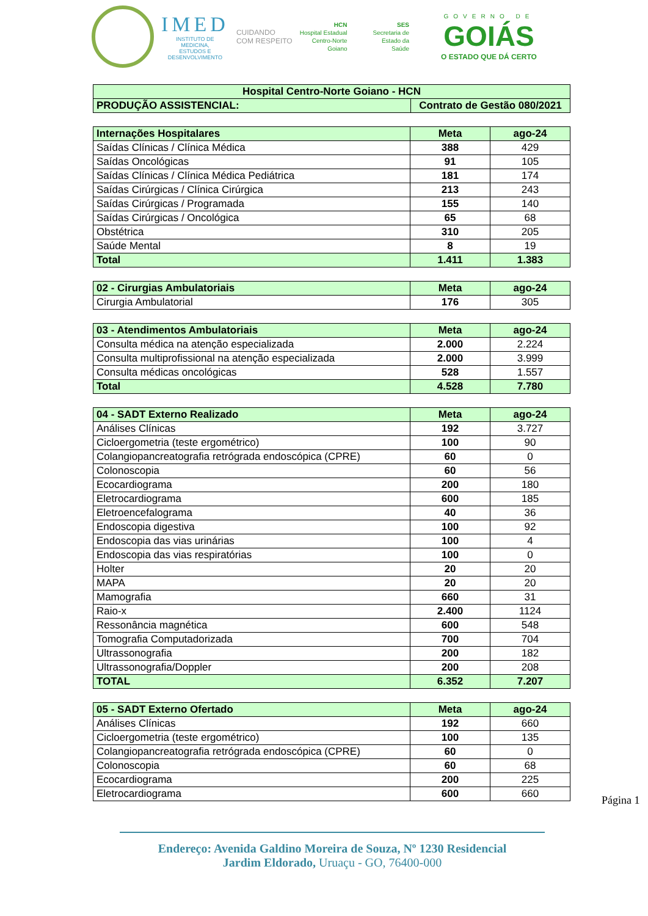IMED
INSTITUTO DE
MEDICINA,
ESTUDOS E
DESENVOLVIMENTO
CUIDANDO
COM RESPEITO
HCN
Hospital Estadual
Centro-Norte
Goiano
SES
Secretaria de
Estado da
Saúde
GOVERNO DE
GOIÁS
O ESTADO QUE DÁ CERTO
| Hospital Centro-Norte Goiano - HCN | |
| PRODUÇÃO ASSISTENCIAL: | Contrato de Gestão 080/2021 |
| Internações Hospitalares | Meta | ago-24 |
| Saídas Clínicas / Clínica Médica | 388 | 429 |
| Saídas Oncológicas | 91 | 105 |
| Saídas Clínicas / Clínica Médica Pediátrica | 181 | 174 |
| Saídas Cirúrgicas / Clínica Cirúrgica | 213 | 243 |
| Saídas Cirúrgicas / Programada | 155 | 140 |
| Saídas Cirúrgicas / Oncológica | 65 | 68 |
| Obstétrica | 310 | 205 |
| Saúde Mental | 8 | 19 |
| Total | 1.411 | 1.383 |
| 02 - Cirurgias Ambulatoriais | Meta | ago-24 |
| Cirurgia Ambulatorial | 176 | 305 |
| 03 - Atendimentos Ambulatoriais | Meta | ago-24 |
| Consulta médica na atenção especializada | 2.000 | 2.224 |
| Consulta multiprofissional na atenção especializada | 2.000 | 3.999 |
| Consulta médicas oncológicas | 528 | 1.557 |
| Total | 4.528 | 7.780 |
| 04 - SADT Externo Realizado | Meta | ago-24 |
| Análises Clínicas | 192 | 3.727 |
| Cicloergometria (teste ergométrico) | 100 | 90 |
| Colangiopancreatografia retrógrada endoscópica (CPRE) | 60 | 0 |
| Colonoscopia | 60 | 56 |
| Ecocardiograma | 200 | 180 |
| Eletrocardiograma | 600 | 185 |
| Eletroencefalograma | 40 | 36 |
| Endoscopia digestiva | 100 | 92 |
| Endoscopia das vias urinárias | 100 | 4 |
| Endoscopia das vias respiratórias | 100 | 0 |
| Holter | 20 | 20 |
| MAPA | 20 | 20 |
| Mamografia | 660 | 31 |
| Raio-x | 2.400 | 1124 |
| Ressonância magnética | 600 | 548 |
| Tomografia Computadorizada | 700 | 704 |
| Ultrassonografia | 200 | 182 |
| Ultrassonografia/Doppler | 200 | 208 |
| TOTAL | 6.352 | 7.207 |
| 05 - SADT Externo Ofertado | Meta | ago-24 |
| Análises Clínicas | 192 | 660 |
| Cicloergometria (teste ergométrico) | 100 | 135 |
| Colangiopancreatografia retrógrada endoscópica (CPRE) | 60 | 0 |
| Colonoscopia | 60 | 68 |
| Ecocardiograma | 200 | 225 |
| Eletrocardiograma | 600 | 660 |
Página 1
Endereço: Avenida Galdino Moreira de Souza, Nº 1230 Residencial
Jardim Eldorado, Uruaçu - GO, 76400-000